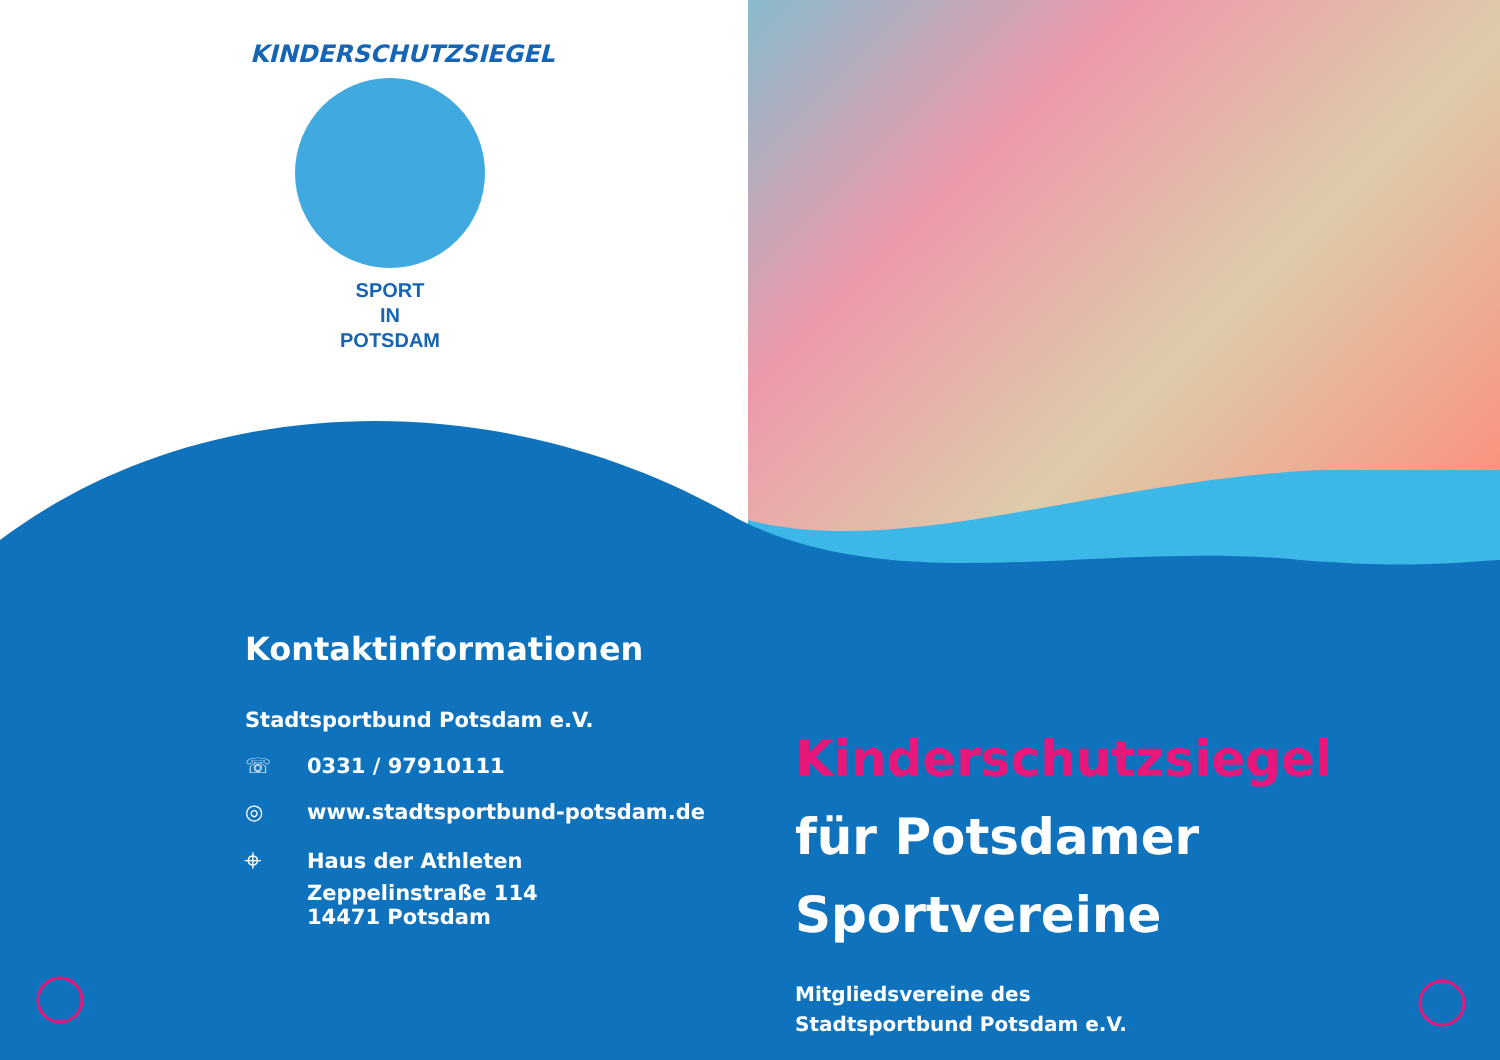KINDERSCHUTZSIEGEL
SPORT
IN
POTSDAM
Kontaktinformationen
Stadtsportbund Potsdam e.V.
☏ 0331 / 97910111
◎ www.stadtsportbund-potsdam.de
⌖ Haus der Athleten
Zeppelinstraße 114
14471 Potsdam
Kinderschutzsiegel
für Potsdamer
Sportvereine
Mitgliedsvereine des
Stadtsportbund Potsdam e.V.